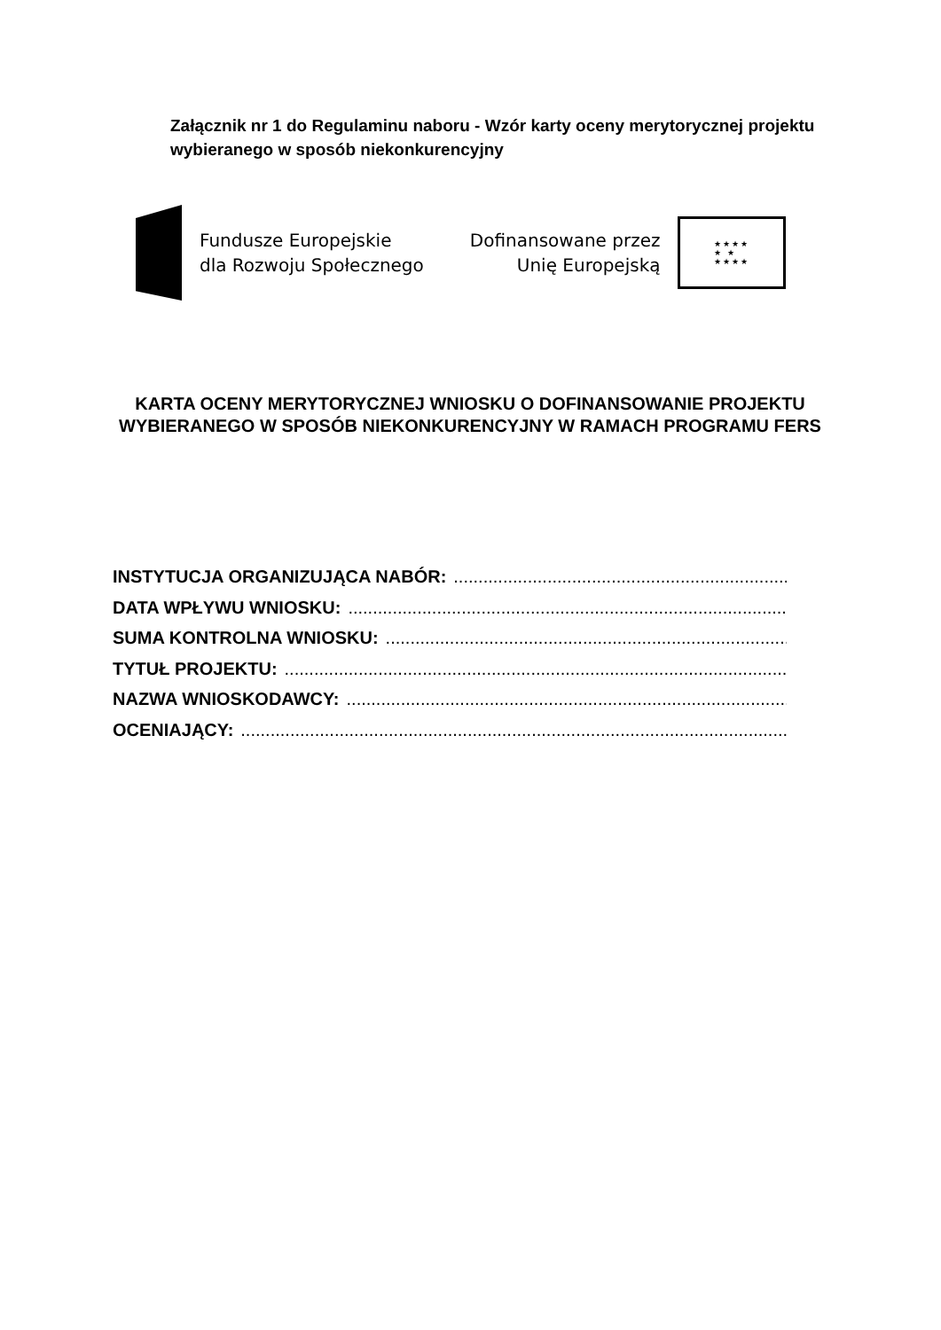Załącznik nr 1 do Regulaminu naboru - Wzór karty oceny merytorycznej projektu wybieranego w sposób niekonkurencyjny
Fundusze Europejskie
dla Rozwoju Społecznego
Dofinansowane przez
Unię Europejską
★★★★
★ ★
★★★★
KARTA OCENY MERYTORYCZNEJ WNIOSKU O DOFINANSOWANIE PROJEKTU WYBIERANEGO W SPOSÓB NIEKONKURENCYJNY W RAMACH PROGRAMU FERS
INSTYTUCJA ORGANIZUJĄCA NABÓR: ..............................................................................................
DATA WPŁYWU WNIOSKU: ...............................................................................................................
SUMA KONTROLNA WNIOSKU: ...............................................................................................................
TYTUŁ PROJEKTU: .................................................................................................................................
NAZWA WNIOSKODAWCY: ...............................................................................................................
OCENIAJĄCY: .................................................................................................................................